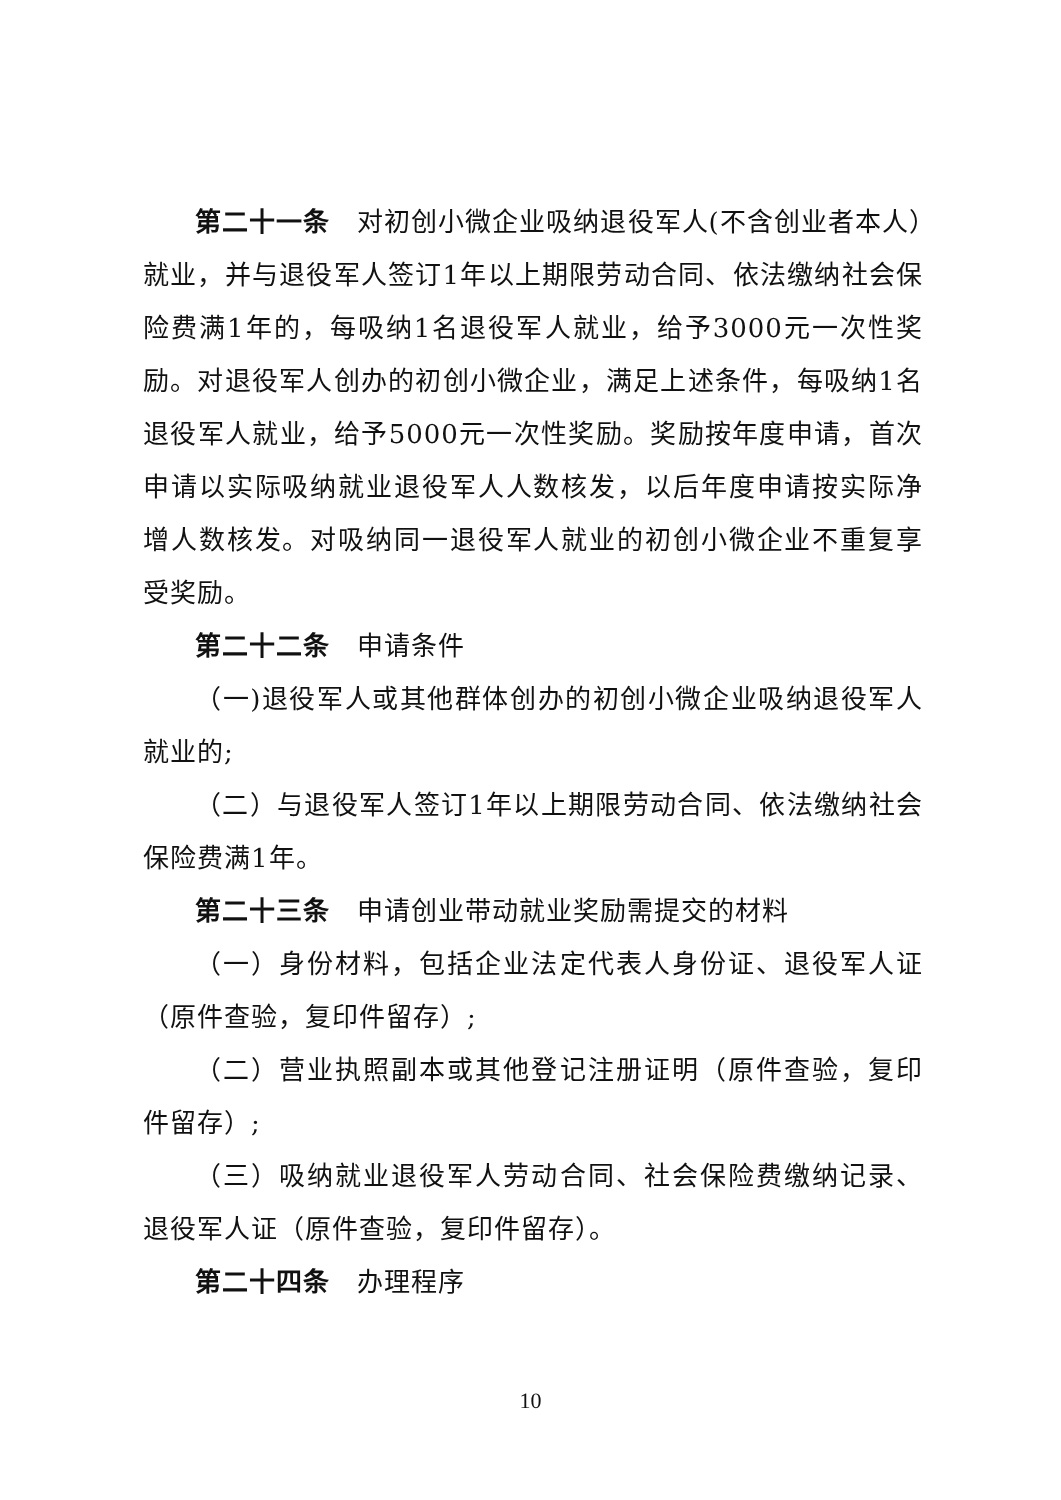第二十一条　对初创小微企业吸纳退役军人(不含创业者本人）就业，并与退役军人签订1年以上期限劳动合同、依法缴纳社会保险费满1年的，每吸纳1名退役军人就业，给予3000元一次性奖励。对退役军人创办的初创小微企业，满足上述条件，每吸纳1名退役军人就业，给予5000元一次性奖励。奖励按年度申请，首次申请以实际吸纳就业退役军人人数核发，以后年度申请按实际净增人数核发。对吸纳同一退役军人就业的初创小微企业不重复享受奖励。
第二十二条　申请条件
（一)退役军人或其他群体创办的初创小微企业吸纳退役军人就业的;
（二）与退役军人签订1年以上期限劳动合同、依法缴纳社会保险费满1年。
第二十三条　申请创业带动就业奖励需提交的材料
（一）身份材料，包括企业法定代表人身份证、退役军人证（原件查验，复印件留存）;
（二）营业执照副本或其他登记注册证明（原件查验，复印件留存）;
（三）吸纳就业退役军人劳动合同、社会保险费缴纳记录、退役军人证（原件查验，复印件留存）。
第二十四条　办理程序
10